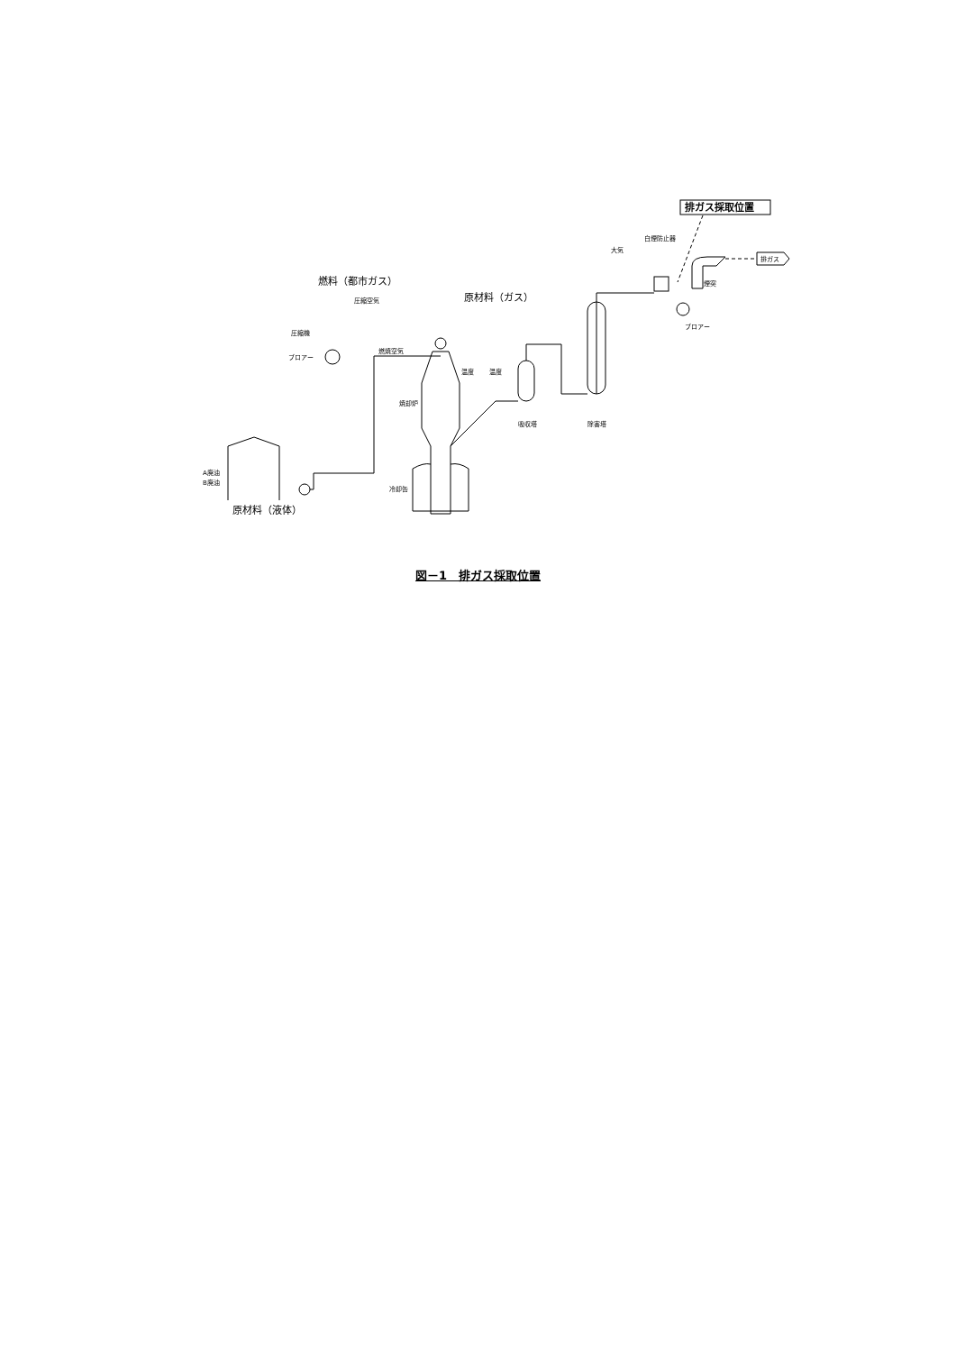排ガス採取位置
白煙防止器
大気
排ガス
煙突
ブロアー
除害塔
吸収塔
燃料（都市ガス）
原材料（ガス）
圧縮空気
圧縮機
ブロアー
燃焼空気
焼却炉
温度
温度
冷却缶
A廃油
B廃油
原材料（液体）
図－1　排ガス採取位置